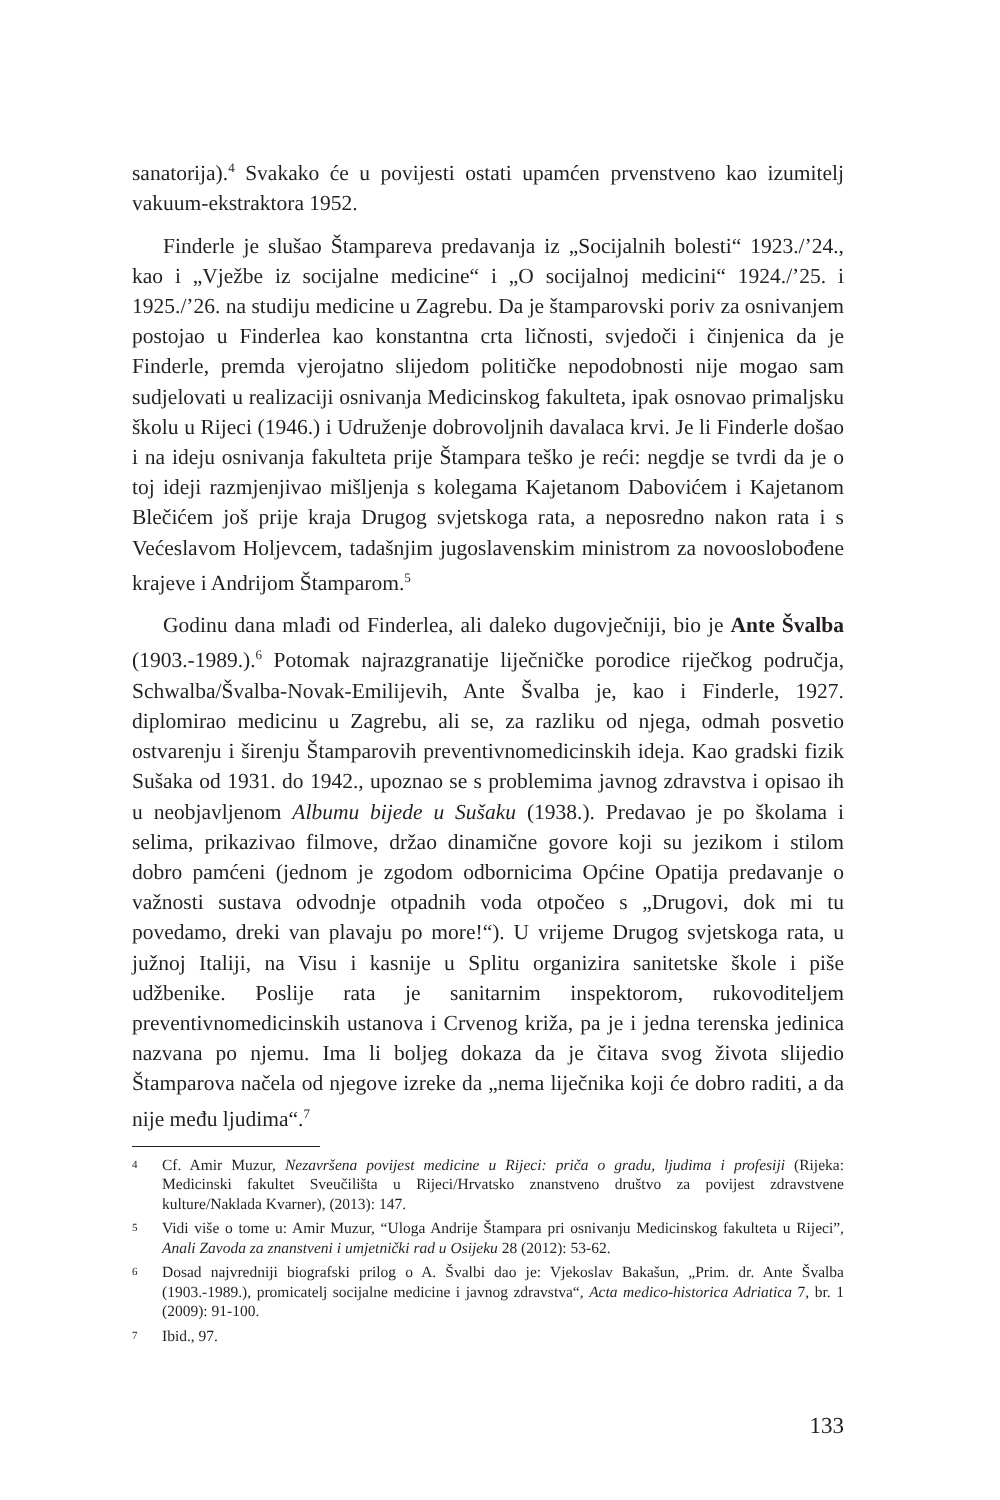sanatorija).<sup>4</sup> Svakako će u povijesti ostati upamćen prvenstveno kao izumitelj vakuum-ekstraktora 1952.
Finderle je slušao Štampareva predavanja iz „Socijalnih bolesti“ 1923./’24., kao i „Vježbe iz socijalne medicine“ i „O socijalnoj medicini“ 1924./’25. i 1925./’26. na studiju medicine u Zagrebu. Da je štamparovski poriv za osnivanjem postojao u Finderlea kao konstantna crta ličnosti, svjedoči i činjenica da je Finderle, premda vjerojatno slijedom političke nepodobnosti nije mogao sam sudjelovati u realizaciji osnivanja Medicinskog fakulteta, ipak osnovao primaljsku školu u Rijeci (1946.) i Udruženje dobrovoljnih davalaca krvi. Je li Finderle došao i na ideju osnivanja fakulteta prije Štampara teško je reći: negdje se tvrdi da je o toj ideji razmjenjivao mišljenja s kolegama Kajetanom Dabovićem i Kajetanom Blečićem još prije kraja Drugog svjetskoga rata, a neposredno nakon rata i s Većeslavom Holjevcem, tadašnjim jugoslavenskim ministrom za novooslobođene krajeve i Andrijom Štamparom.<sup>5</sup>
Godinu dana mlađi od Finderlea, ali daleko dugovječniji, bio je Ante Švalba (1903.-1989.).<sup>6</sup> Potomak najrazgranatije liječničke porodice riječkog područja, Schwalba/Švalba-Novak-Emilijevih, Ante Švalba je, kao i Finderle, 1927. diplomirao medicinu u Zagrebu, ali se, za razliku od njega, odmah posvetio ostvarenju i širenju Štamparovih preventivnomedicinskih ideja. Kao gradski fizik Sušaka od 1931. do 1942., upoznao se s problemima javnog zdravstva i opisao ih u neobjavljenom Albumu bijede u Sušaku (1938.). Predavao je po školama i selima, prikazivao filmove, držao dinamične govore koji su jezikom i stilom dobro pamćeni (jednom je zgodom odbornicima Općine Opatija predavanje o važnosti sustava odvodnje otpadnih voda otpočeo s „Drugovi, dok mi tu povedamo, dreki van plavaju po more!“). U vrijeme Drugog svjetskoga rata, u južnoj Italiji, na Visu i kasnije u Splitu organizira sanitetske škole i piše udžbenike. Poslije rata je sanitarnim inspektorom, rukovoditeljem preventivnomedicinskih ustanova i Crvenog križa, pa je i jedna terenska jedinica nazvana po njemu. Ima li boljeg dokaza da je čitava svog života slijedio Štamparova načela od njegove izreke da „nema liječnika koji će dobro raditi, a da nije među ljudima“.<sup>7</sup>
4 Cf. Amir Muzur, Nezavršena povijest medicine u Rijeci: priča o gradu, ljudima i profesiji (Rijeka: Medicinski fakultet Sveučilišta u Rijeci/Hrvatsko znanstveno društvo za povijest zdravstvene kulture/Naklada Kvarner), (2013): 147.
5 Vidi više o tome u: Amir Muzur, “Uloga Andrije Štampara pri osnivanju Medicinskog fakulteta u Rijeci”, Anali Zavoda za znanstveni i umjetnički rad u Osijeku 28 (2012): 53-62.
6 Dosad najvredniji biografski prilog o A. Švalbi dao je: Vjekoslav Bakašun, „Prim. dr. Ante Švalba (1903.-1989.), promicatelj socijalne medicine i javnog zdravstva“, Acta medico-historica Adriatica 7, br. 1 (2009): 91-100.
7 Ibid., 97.
133